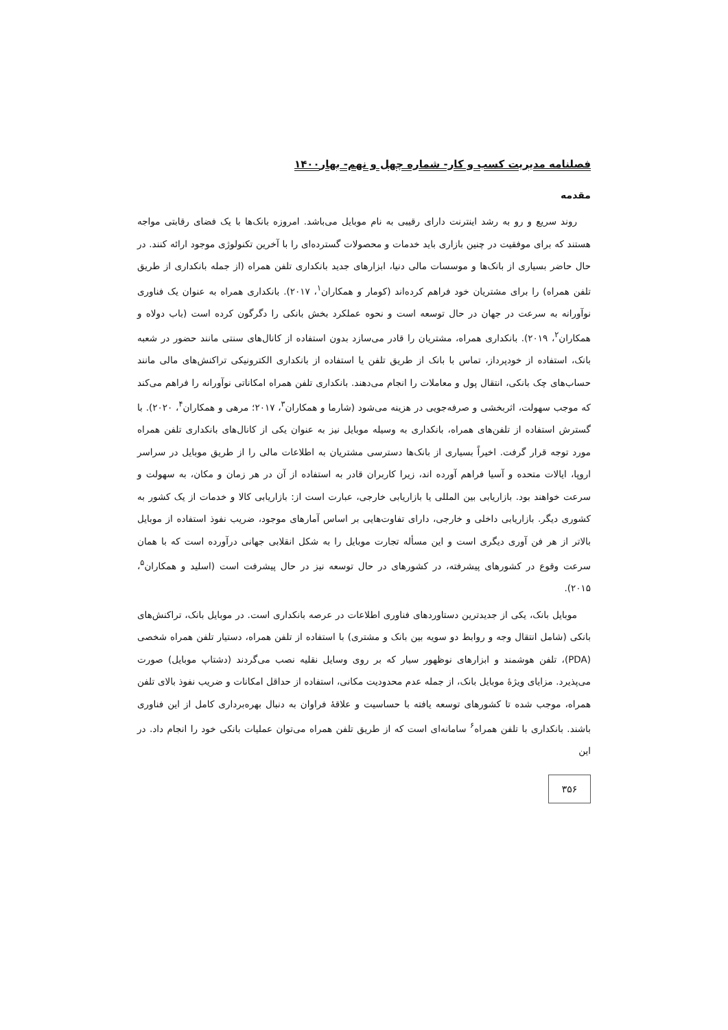فصلنامه مدیریت کسب و کار- شماره چهل و نهم- بهار۱۴۰۰
مقدمه
روند سریع و رو به رشد اینترنت دارای رقیبی به نام موبایل می‌باشد. امروزه بانک‌ها با یک فضای رقابتی مواجه هستند که برای موفقیت در چنین بازاری باید خدمات و محصولات گسترده‌ای را با آخرین تکنولوژی موجود ارائه کنند. در حال حاضر بسیاری از بانک‌ها و موسسات مالی دنیا، ابزارهای جدید بانکداری تلفن همراه (از جمله بانکداری از طریق تلفن همراه) را برای مشتریان خود فراهم کرده‌اند (کومار و همکاران<sup>۱</sup>، ۲۰۱۷). بانکداری همراه به عنوان یک فناوری نوآورانه به سرعت در جهان در حال توسعه است و نحوه عملکرد بخش بانکی را دگرگون کرده است (باب دولاه و همکاران<sup>۲</sup>، ۲۰۱۹). بانکداری همراه، مشتریان را قادر می‌سازد بدون استفاده از کانال‌های سنتی مانند حضور در شعبه بانک، استفاده از خودپرداز، تماس با بانک از طریق تلفن یا استفاده از بانکداری الکترونیکی تراکنش‌های مالی مانند حساب‌های چک بانکی، انتقال پول و معاملات را انجام می‌دهند. بانکداری تلفن همراه امکاناتی نوآورانه را فراهم می‌کند که موجب سهولت، اثربخشی و صرفه‌جویی در هزینه می‌شود (شارما و همکاران<sup>۳</sup>، ۲۰۱۷؛ مرهی و همکاران<sup>۴</sup>، ۲۰۲۰). با گسترش استفاده از تلفن‌های همراه، بانکداری به وسیله موبایل نیز به عنوان یکی از کانال‌های بانکداری تلفن همراه مورد توجه قرار گرفت. اخیراً بسیاری از بانک‌ها دسترسی مشتریان به اطلاعات مالی را از طریق موبایل در سراسر اروپا، ایالات متحده و آسیا فراهم آورده اند، زیرا کاربران قادر به استفاده از آن در هر زمان و مکان، به سهولت و سرعت خواهند بود. بازاریابی بین المللی یا بازاریابی خارجی، عبارت است از: بازاریابی کالا و خدمات از یک کشور به کشوری دیگر. بازاریابی داخلی و خارجی، دارای تفاوت‌هایی بر اساس آمارهای موجود، ضریب نفوذ استفاده از موبایل بالاتر از هر فن آوری دیگری است و این مسأله تجارت موبایل را به شکل انقلابی جهانی درآورده است که با همان سرعت وقوع در کشورهای پیشرفته، در کشورهای در حال توسعه نیز در حال پیشرفت است (اسلید و همکاران<sup>۵</sup>، ۲۰۱۵).
موبایل بانک، یکی از جدیدترین دستاوردهای فناوری اطلاعات در عرصه بانکداری است. در موبایل بانک، تراکنش‌های بانکی (شامل انتقال وجه و روابط دو سویه بین بانک و مشتری) با استفاده از تلفن همراه، دستیار تلفن همراه شخصی (PDA)، تلفن هوشمند و ابزارهای نوظهور سیار که بر روی وسایل نقلیه نصب می‌گردند (دشتاپ موبایل) صورت می‌پذیرد. مزایای ویژۀ موبایل بانک، از جمله عدم محدودیت مکانی، استفاده از حداقل امکانات و ضریب نفوذ بالای تلفن همراه، موجب شده تا کشورهای توسعه یافته با حساسیت و علاقۀ فراوان به دنبال بهره‌برداری کامل از این فناوری باشند. بانکداری با تلفن همراه<sup>۶</sup> سامانه‌ای است که از طریق تلفن همراه می‌توان عملیات بانکی خود را انجام داد. در این
۳۵۶